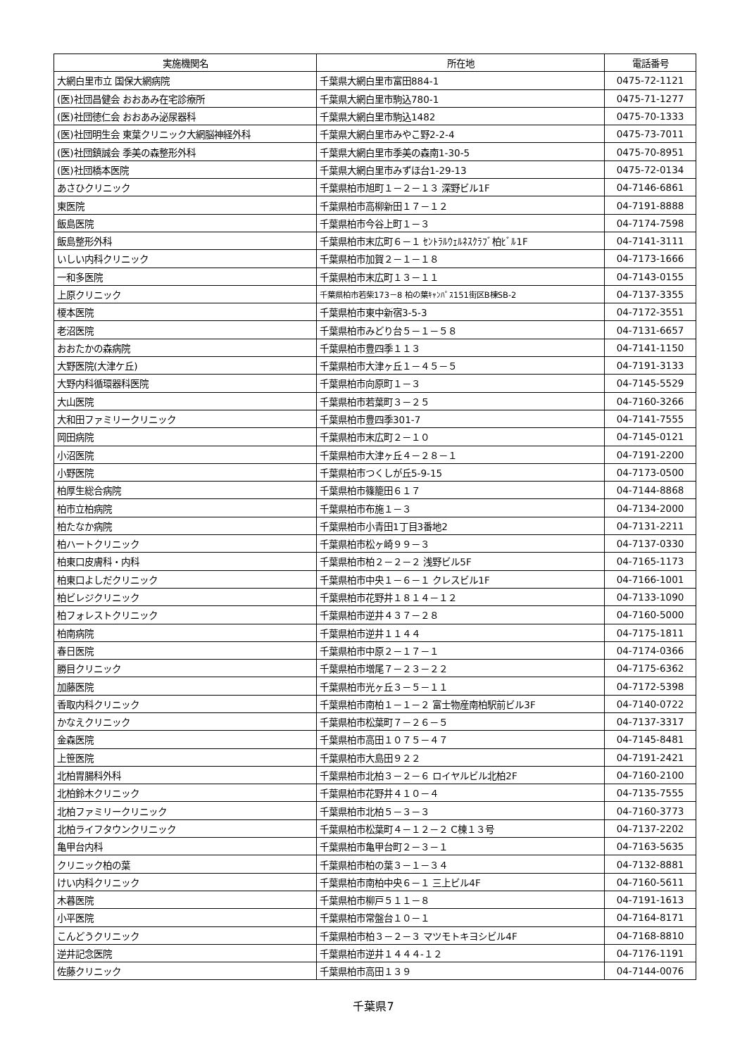| 実施機関名 | 所在地 | 電話番号 |
| --- | --- | --- |
| 大網白里市立 国保大網病院 | 千葉県大網白里市富田884-1 | 0475-72-1121 |
| (医)社団昌健会 おおあみ在宅診療所 | 千葉県大網白里市駒込780-1 | 0475-71-1277 |
| (医)社団徳仁会 おおあみ泌尿器科 | 千葉県大網白里市駒込1482 | 0475-70-1333 |
| (医)社団明生会 東葉クリニック大網脳神経外科 | 千葉県大網白里市みやこ野2-2-4 | 0475-73-7011 |
| (医)社団鎮誠会 季美の森整形外科 | 千葉県大網白里市季美の森南1-30-5 | 0475-70-8951 |
| (医)社団橋本医院 | 千葉県大網白里市みずほ台1-29-13 | 0475-72-0134 |
| あさひクリニック | 千葉県柏市旭町１－２－１３ 深野ビル1F | 04-7146-6861 |
| 東医院 | 千葉県柏市高柳新田１７－１２ | 04-7191-8888 |
| 飯島医院 | 千葉県柏市今谷上町１－３ | 04-7174-7598 |
| 飯島整形外科 | 千葉県柏市末広町６－１ ｾﾝﾄﾗﾙｳｪﾙﾈｽｸﾗﾌﾞ柏ﾋﾞﾙ1F | 04-7141-3111 |
| いしい内科クリニック | 千葉県柏市加賀２－１－１８ | 04-7173-1666 |
| 一和多医院 | 千葉県柏市末広町１３－１１ | 04-7143-0155 |
| 上原クリニック | 千葉県柏市若柴173－8 柏の葉ｷｬﾝﾊﾟｽ151街区B棟SB-2 | 04-7137-3355 |
| 榎本医院 | 千葉県柏市東中新宿3-5-3 | 04-7172-3551 |
| 老沼医院 | 千葉県柏市みどり台５－１－５８ | 04-7131-6657 |
| おおたかの森病院 | 千葉県柏市豊四季１１３ | 04-7141-1150 |
| 大野医院(大津ケ丘) | 千葉県柏市大津ヶ丘１－４５－５ | 04-7191-3133 |
| 大野内科循環器科医院 | 千葉県柏市向原町１－３ | 04-7145-5529 |
| 大山医院 | 千葉県柏市若葉町３－２５ | 04-7160-3266 |
| 大和田ファミリークリニック | 千葉県柏市豊四季301-7 | 04-7141-7555 |
| 岡田病院 | 千葉県柏市末広町２－１０ | 04-7145-0121 |
| 小沼医院 | 千葉県柏市大津ヶ丘４－２８－１ | 04-7191-2200 |
| 小野医院 | 千葉県柏市つくしが丘5-9-15 | 04-7173-0500 |
| 柏厚生総合病院 | 千葉県柏市篠籠田６１７ | 04-7144-8868 |
| 柏市立柏病院 | 千葉県柏市布施１－３ | 04-7134-2000 |
| 柏たなか病院 | 千葉県柏市小青田1丁目3番地2 | 04-7131-2211 |
| 柏ハートクリニック | 千葉県柏市松ヶ崎９９－３ | 04-7137-0330 |
| 柏東口皮膚科・内科 | 千葉県柏市柏２－２－２ 浅野ビル5F | 04-7165-1173 |
| 柏東口よしだクリニック | 千葉県柏市中央１－６－１ クレスビル1F | 04-7166-1001 |
| 柏ビレジクリニック | 千葉県柏市花野井１８１４－１２ | 04-7133-1090 |
| 柏フォレストクリニック | 千葉県柏市逆井４３７－２８ | 04-7160-5000 |
| 柏南病院 | 千葉県柏市逆井１１４４ | 04-7175-1811 |
| 春日医院 | 千葉県柏市中原２－１７－１ | 04-7174-0366 |
| 勝目クリニック | 千葉県柏市増尾７－２３－２２ | 04-7175-6362 |
| 加藤医院 | 千葉県柏市光ヶ丘３－５－１１ | 04-7172-5398 |
| 香取内科クリニック | 千葉県柏市南柏１－１－２ 富士物産南柏駅前ビル3F | 04-7140-0722 |
| かなえクリニック | 千葉県柏市松葉町７－２６－５ | 04-7137-3317 |
| 金森医院 | 千葉県柏市高田１０７５－４７ | 04-7145-8481 |
| 上笹医院 | 千葉県柏市大島田９２２ | 04-7191-2421 |
| 北柏胃腸科外科 | 千葉県柏市北柏３－２－６ ロイヤルビル北柏2F | 04-7160-2100 |
| 北柏鈴木クリニック | 千葉県柏市花野井４１０－４ | 04-7135-7555 |
| 北柏ファミリークリニック | 千葉県柏市北柏５－３－３ | 04-7160-3773 |
| 北柏ライフタウンクリニック | 千葉県柏市松葉町４－１２－２ C棟１３号 | 04-7137-2202 |
| 亀甲台内科 | 千葉県柏市亀甲台町２－３－１ | 04-7163-5635 |
| クリニック柏の葉 | 千葉県柏市柏の葉３－１－３４ | 04-7132-8881 |
| けい内科クリニック | 千葉県柏市南柏中央６－１ 三上ビル4F | 04-7160-5611 |
| 木暮医院 | 千葉県柏市柳戸５１１－８ | 04-7191-1613 |
| 小平医院 | 千葉県柏市常盤台１０－１ | 04-7164-8171 |
| こんどうクリニック | 千葉県柏市柏３－２－３ マツモトキヨシビル4F | 04-7168-8810 |
| 逆井記念医院 | 千葉県柏市逆井１４４４-１２ | 04-7176-1191 |
| 佐藤クリニック | 千葉県柏市高田１３９ | 04-7144-0076 |
千葉県7